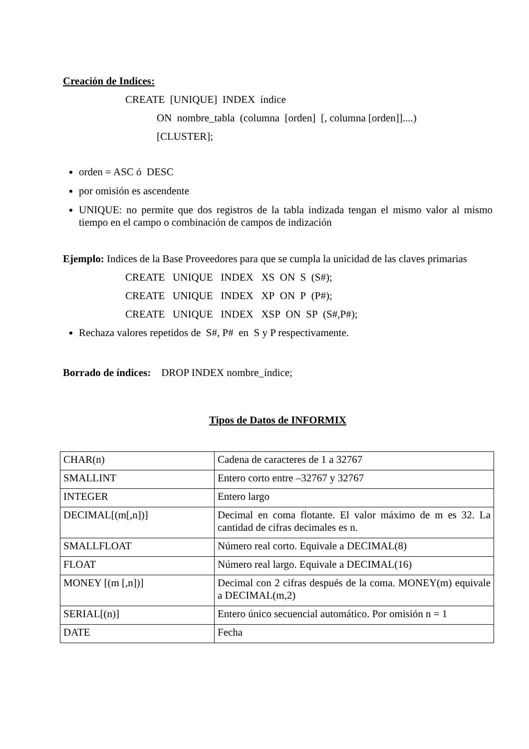Creación de Indices:
CREATE [UNIQUE] INDEX índice
ON nombre_tabla (columna [orden] [, columna [orden]]....)
[CLUSTER];
orden = ASC ó DESC
por omisión es ascendente
UNIQUE: no permite que dos registros de la tabla indizada tengan el mismo valor al mismo tiempo en el campo o combinación de campos de indización
Ejemplo: Indices de la Base Proveedores para que se cumpla la unicidad de las claves primarias
CREATE UNIQUE INDEX XS ON S (S#);
CREATE UNIQUE INDEX XP ON P (P#);
CREATE UNIQUE INDEX XSP ON SP (S#,P#);
Rechaza valores repetidos de S#, P# en S y P respectivamente.
Borrado de índices: DROP INDEX nombre_índice;
Tipos de Datos de INFORMIX
| CHAR(n) | Cadena de caracteres de 1 a 32767 |
| SMALLINT | Entero corto entre –32767 y 32767 |
| INTEGER | Entero largo |
| DECIMAL[(m[,n])] | Decimal en coma flotante. El valor máximo de m es 32. La cantidad de cifras decimales es n. |
| SMALLFLOAT | Número real corto. Equivale a DECIMAL(8) |
| FLOAT | Número real largo. Equivale a DECIMAL(16) |
| MONEY [(m [,n])] | Decimal con 2 cifras después de la coma. MONEY(m) equivale a DECIMAL(m,2) |
| SERIAL[(n)] | Entero único secuencial automático. Por omisión n = 1 |
| DATE | Fecha |